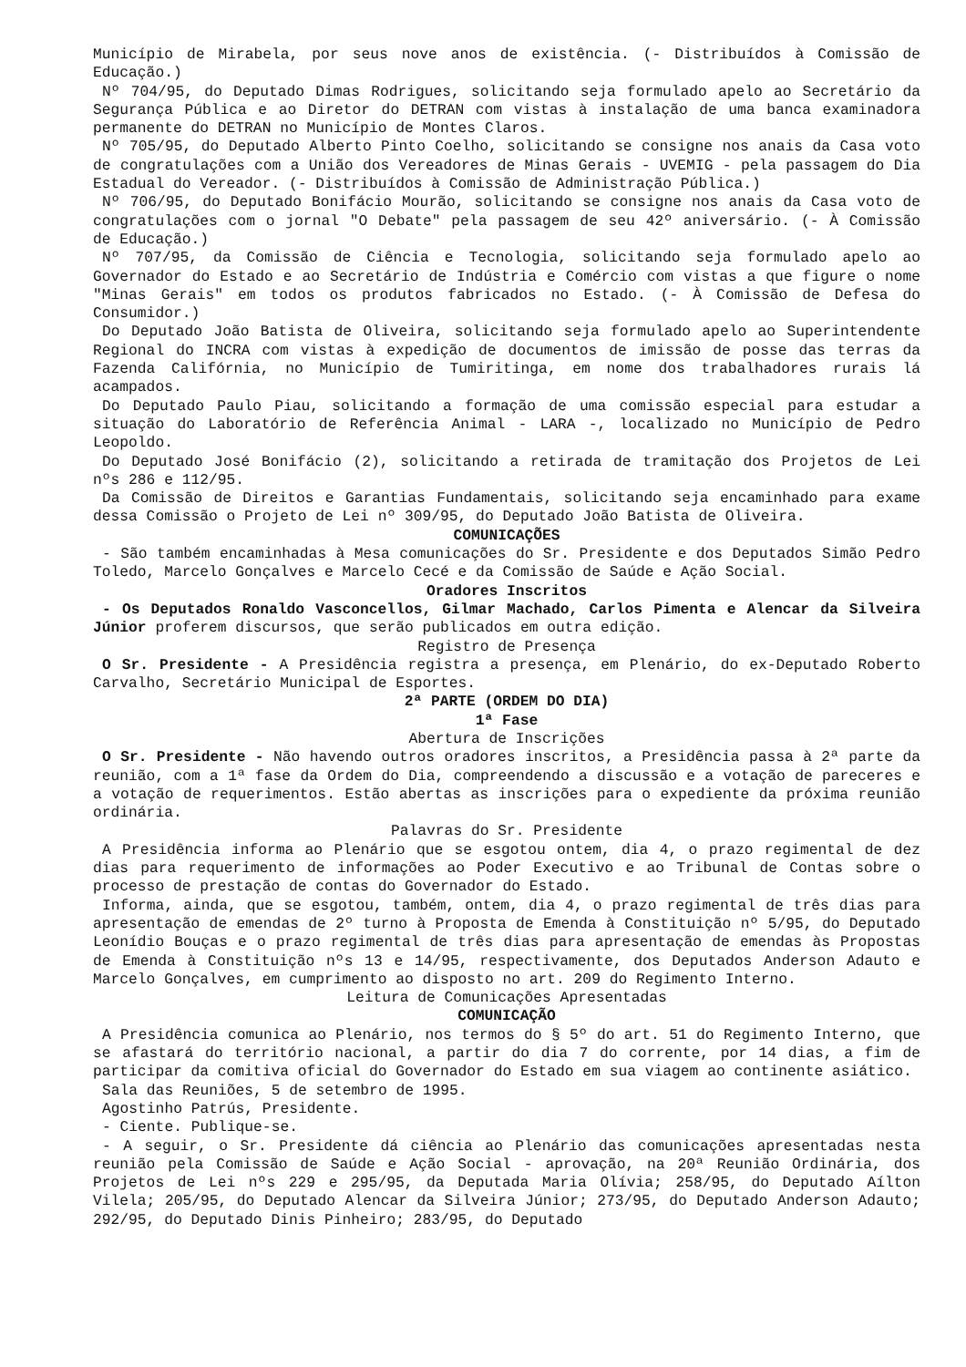Município de Mirabela, por seus nove anos de existência. (- Distribuídos à Comissão de Educação.)
Nº 704/95, do Deputado Dimas Rodrigues, solicitando seja formulado apelo ao Secretário da Segurança Pública e ao Diretor do DETRAN com vistas à instalação de uma banca examinadora permanente do DETRAN no Município de Montes Claros.
Nº 705/95, do Deputado Alberto Pinto Coelho, solicitando se consigne nos anais da Casa voto de congratulações com a União dos Vereadores de Minas Gerais - UVEMIG - pela passagem do Dia Estadual do Vereador. (- Distribuídos à Comissão de Administração Pública.)
Nº 706/95, do Deputado Bonifácio Mourão, solicitando se consigne nos anais da Casa voto de congratulações com o jornal "O Debate" pela passagem de seu 42º aniversário. (- À Comissão de Educação.)
Nº 707/95, da Comissão de Ciência e Tecnologia, solicitando seja formulado apelo ao Governador do Estado e ao Secretário de Indústria e Comércio com vistas a que figure o nome "Minas Gerais" em todos os produtos fabricados no Estado. (- À Comissão de Defesa do Consumidor.)
Do Deputado João Batista de Oliveira, solicitando seja formulado apelo ao Superintendente Regional do INCRA com vistas à expedição de documentos de imissão de posse das terras da Fazenda Califórnia, no Município de Tumiritinga, em nome dos trabalhadores rurais lá acampados.
Do Deputado Paulo Piau, solicitando a formação de uma comissão especial para estudar a situação do Laboratório de Referência Animal - LARA -, localizado no Município de Pedro Leopoldo.
Do Deputado José Bonifácio (2), solicitando a retirada de tramitação dos Projetos de Lei nºs 286 e 112/95.
Da Comissão de Direitos e Garantias Fundamentais, solicitando seja encaminhado para exame dessa Comissão o Projeto de Lei nº 309/95, do Deputado João Batista de Oliveira.
COMUNICAÇÕES
- São também encaminhadas à Mesa comunicações do Sr. Presidente e dos Deputados Simão Pedro Toledo, Marcelo Gonçalves e Marcelo Cecé e da Comissão de Saúde e Ação Social.
Oradores Inscritos
- Os Deputados Ronaldo Vasconcellos, Gilmar Machado, Carlos Pimenta e Alencar da Silveira Júnior proferem discursos, que serão publicados em outra edição.
Registro de Presença
O Sr. Presidente - A Presidência registra a presença, em Plenário, do ex-Deputado Roberto Carvalho, Secretário Municipal de Esportes.
2ª PARTE (ORDEM DO DIA)
1ª Fase
Abertura de Inscrições
O Sr. Presidente - Não havendo outros oradores inscritos, a Presidência passa à 2ª parte da reunião, com a 1ª fase da Ordem do Dia, compreendendo a discussão e a votação de pareceres e a votação de requerimentos. Estão abertas as inscrições para o expediente da próxima reunião ordinária.
Palavras do Sr. Presidente
A Presidência informa ao Plenário que se esgotou ontem, dia 4, o prazo regimental de dez dias para requerimento de informações ao Poder Executivo e ao Tribunal de Contas sobre o processo de prestação de contas do Governador do Estado.
Informa, ainda, que se esgotou, também, ontem, dia 4, o prazo regimental de três dias para apresentação de emendas de 2º turno à Proposta de Emenda à Constituição nº 5/95, do Deputado Leonídio Bouças e o prazo regimental de três dias para apresentação de emendas às Propostas de Emenda à Constituição nºs 13 e 14/95, respectivamente, dos Deputados Anderson Adauto e Marcelo Gonçalves, em cumprimento ao disposto no art. 209 do Regimento Interno.
Leitura de Comunicações Apresentadas
COMUNICAÇÃO
A Presidência comunica ao Plenário, nos termos do § 5º do art. 51 do Regimento Interno, que se afastará do território nacional, a partir do dia 7 do corrente, por 14 dias, a fim de participar da comitiva oficial do Governador do Estado em sua viagem ao continente asiático.
Sala das Reuniões, 5 de setembro de 1995.
Agostinho Patrús, Presidente.
- Ciente. Publique-se.
- A seguir, o Sr. Presidente dá ciência ao Plenário das comunicações apresentadas nesta reunião pela Comissão de Saúde e Ação Social - aprovação, na 20ª Reunião Ordinária, dos Projetos de Lei nºs 229 e 295/95, da Deputada Maria Olívia; 258/95, do Deputado Aílton Vilela; 205/95, do Deputado Alencar da Silveira Júnior; 273/95, do Deputado Anderson Adauto; 292/95, do Deputado Dinis Pinheiro; 283/95, do Deputado